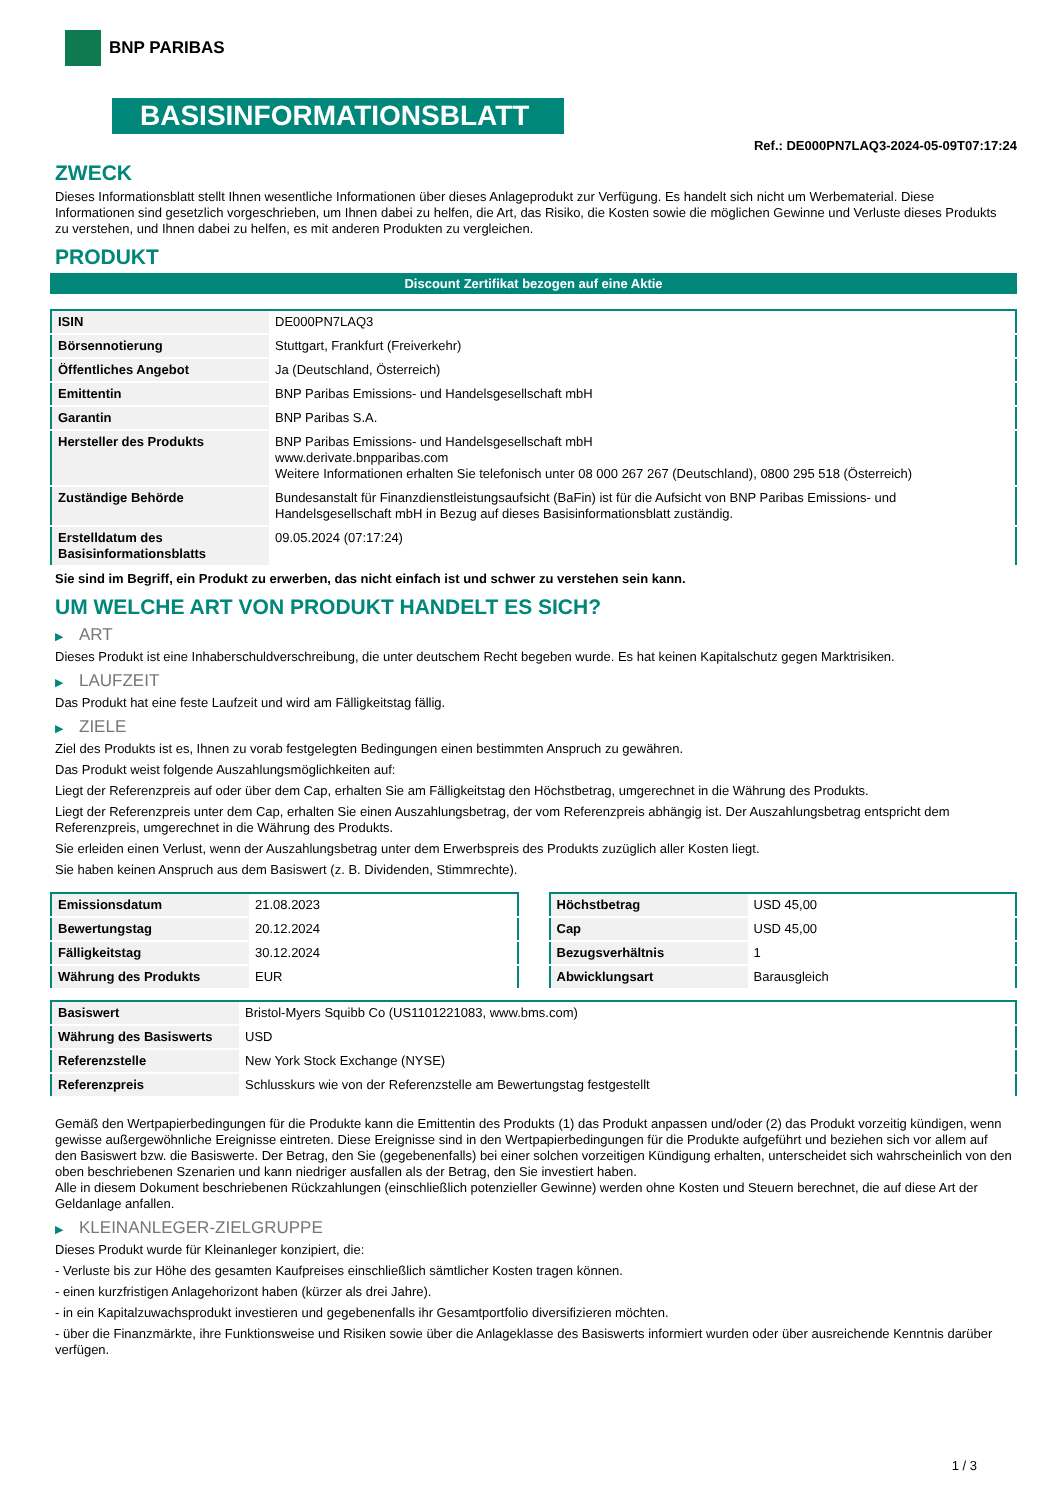BNP PARIBAS
BASISINFORMATIONSBLATT
Ref.: DE000PN7LAQ3-2024-05-09T07:17:24
ZWECK
Dieses Informationsblatt stellt Ihnen wesentliche Informationen über dieses Anlageprodukt zur Verfügung. Es handelt sich nicht um Werbematerial. Diese Informationen sind gesetzlich vorgeschrieben, um Ihnen dabei zu helfen, die Art, das Risiko, die Kosten sowie die möglichen Gewinne und Verluste dieses Produkts zu verstehen, und Ihnen dabei zu helfen, es mit anderen Produkten zu vergleichen.
PRODUKT
Discount Zertifikat bezogen auf eine Aktie
| ISIN | DE000PN7LAQ3 |
| Börsennotierung | Stuttgart, Frankfurt (Freiverkehr) |
| Öffentliches Angebot | Ja (Deutschland, Österreich) |
| Emittentin | BNP Paribas Emissions- und Handelsgesellschaft mbH |
| Garantin | BNP Paribas S.A. |
| Hersteller des Produkts | BNP Paribas Emissions- und Handelsgesellschaft mbH www.derivate.bnpparibas.com Weitere Informationen erhalten Sie telefonisch unter 08 000 267 267 (Deutschland), 0800 295 518 (Österreich) |
| Zuständige Behörde | Bundesanstalt für Finanzdienstleistungsaufsicht (BaFin) ist für die Aufsicht von BNP Paribas Emissions- und Handelsgesellschaft mbH in Bezug auf dieses Basisinformationsblatt zuständig. |
| Erstelldatum des Basisinformationsblatts | 09.05.2024 (07:17:24) |
Sie sind im Begriff, ein Produkt zu erwerben, das nicht einfach ist und schwer zu verstehen sein kann.
UM WELCHE ART VON PRODUKT HANDELT ES SICH?
▶ ART
Dieses Produkt ist eine Inhaberschuldverschreibung, die unter deutschem Recht begeben wurde. Es hat keinen Kapitalschutz gegen Marktrisiken.
▶ LAUFZEIT
Das Produkt hat eine feste Laufzeit und wird am Fälligkeitstag fällig.
▶ ZIELE
Ziel des Produkts ist es, Ihnen zu vorab festgelegten Bedingungen einen bestimmten Anspruch zu gewähren.
Das Produkt weist folgende Auszahlungsmöglichkeiten auf:
Liegt der Referenzpreis auf oder über dem Cap, erhalten Sie am Fälligkeitstag den Höchstbetrag, umgerechnet in die Währung des Produkts.
Liegt der Referenzpreis unter dem Cap, erhalten Sie einen Auszahlungsbetrag, der vom Referenzpreis abhängig ist. Der Auszahlungsbetrag entspricht dem Referenzpreis, umgerechnet in die Währung des Produkts.
Sie erleiden einen Verlust, wenn der Auszahlungsbetrag unter dem Erwerbspreis des Produkts zuzüglich aller Kosten liegt.
Sie haben keinen Anspruch aus dem Basiswert (z. B. Dividenden, Stimmrechte).
| Emissionsdatum | 21.08.2023 |
| Bewertungstag | 20.12.2024 |
| Fälligkeitstag | 30.12.2024 |
| Währung des Produkts | EUR |
| Höchstbetrag | USD 45,00 |
| Cap | USD 45,00 |
| Bezugsverhältnis | 1 |
| Abwicklungsart | Barausgleich |
| Basiswert | Bristol-Myers Squibb Co (US1101221083, www.bms.com) |
| Währung des Basiswerts | USD |
| Referenzstelle | New York Stock Exchange (NYSE) |
| Referenzpreis | Schlusskurs wie von der Referenzstelle am Bewertungstag festgestellt |
Gemäß den Wertpapierbedingungen für die Produkte kann die Emittentin des Produkts (1) das Produkt anpassen und/oder (2) das Produkt vorzeitig kündigen, wenn gewisse außergewöhnliche Ereignisse eintreten. Diese Ereignisse sind in den Wertpapierbedingungen für die Produkte aufgeführt und beziehen sich vor allem auf den Basiswert bzw. die Basiswerte. Der Betrag, den Sie (gegebenenfalls) bei einer solchen vorzeitigen Kündigung erhalten, unterscheidet sich wahrscheinlich von den oben beschriebenen Szenarien und kann niedriger ausfallen als der Betrag, den Sie investiert haben.
Alle in diesem Dokument beschriebenen Rückzahlungen (einschließlich potenzieller Gewinne) werden ohne Kosten und Steuern berechnet, die auf diese Art der Geldanlage anfallen.
▶ KLEINANLEGER-ZIELGRUPPE
Dieses Produkt wurde für Kleinanleger konzipiert, die:
- Verluste bis zur Höhe des gesamten Kaufpreises einschließlich sämtlicher Kosten tragen können.
- einen kurzfristigen Anlagehorizont haben (kürzer als drei Jahre).
- in ein Kapitalzuwachsprodukt investieren und gegebenenfalls ihr Gesamtportfolio diversifizieren möchten.
- über die Finanzmärkte, ihre Funktionsweise und Risiken sowie über die Anlageklasse des Basiswerts informiert wurden oder über ausreichende Kenntnis darüber verfügen.
1 / 3